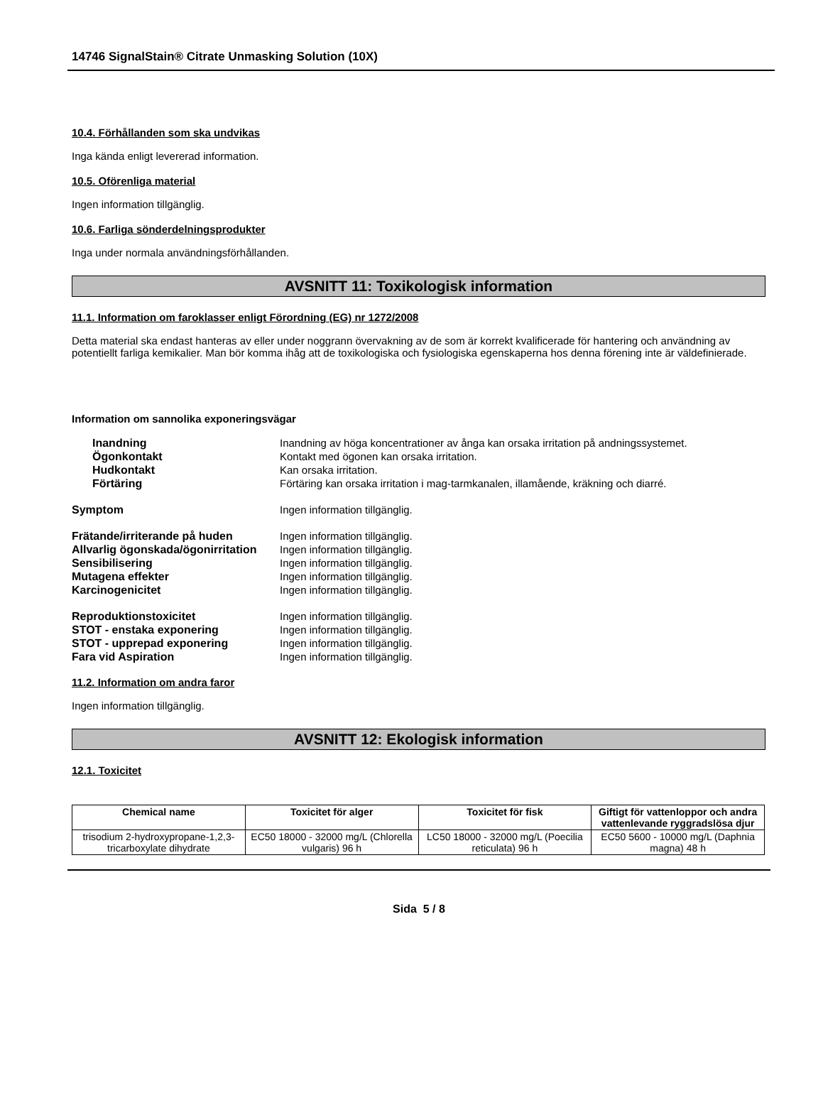14746 SignalStain® Citrate Unmasking Solution (10X)
10.4. Förhållanden som ska undvikas
Inga kända enligt levererad information.
10.5. Oförenliga material
Ingen information tillgänglig.
10.6. Farliga sönderdelningsprodukter
Inga under normala användningsförhållanden.
AVSNITT 11: Toxikologisk information
11.1. Information om faroklasser enligt Förordning (EG) nr 1272/2008
Detta material ska endast hanteras av eller under noggrann övervakning av de som är korrekt kvalificerade för hantering och användning av potentiellt farliga kemikalier. Man bör komma ihåg att de toxikologiska och fysiologiska egenskaperna hos denna förening inte är väldefinierade.
Information om sannolika exponeringsvägar
Inandning Inandning av höga koncentrationer av ånga kan orsaka irritation på andningssystemet. Ögonkontakt Kontakt med ögonen kan orsaka irritation. Hudkontakt Kan orsaka irritation. Förtäring Förtäring kan orsaka irritation i mag-tarmkanalen, illamående, kräkning och diarré.
Symptom Ingen information tillgänglig.
Frätande/irriterande på huden Ingen information tillgänglig. Allvarlig ögonskada/ögonirritation Ingen information tillgänglig. Sensibilisering Ingen information tillgänglig. Mutagena effekter Ingen information tillgänglig. Karcinogenicitet Ingen information tillgänglig.
Reproduktionstoxicitet Ingen information tillgänglig. STOT - enstaka exponering Ingen information tillgänglig. STOT - upprepad exponering Ingen information tillgänglig. Fara vid Aspiration Ingen information tillgänglig.
11.2. Information om andra faror
Ingen information tillgänglig.
AVSNITT 12: Ekologisk information
12.1. Toxicitet
| Chemical name | Toxicitet för alger | Toxicitet för fisk | Giftigt för vattenloppor och andra vattenlevande ryggradslösa djur |
| --- | --- | --- | --- |
| trisodium 2-hydroxypropane-1,2,3-tricarboxylate dihydrate | EC50 18000 - 32000 mg/L (Chlorella vulgaris) 96 h | LC50 18000 - 32000 mg/L (Poecilia reticulata) 96 h | EC50 5600 - 10000 mg/L (Daphnia magna) 48 h |
Sida 5 / 8